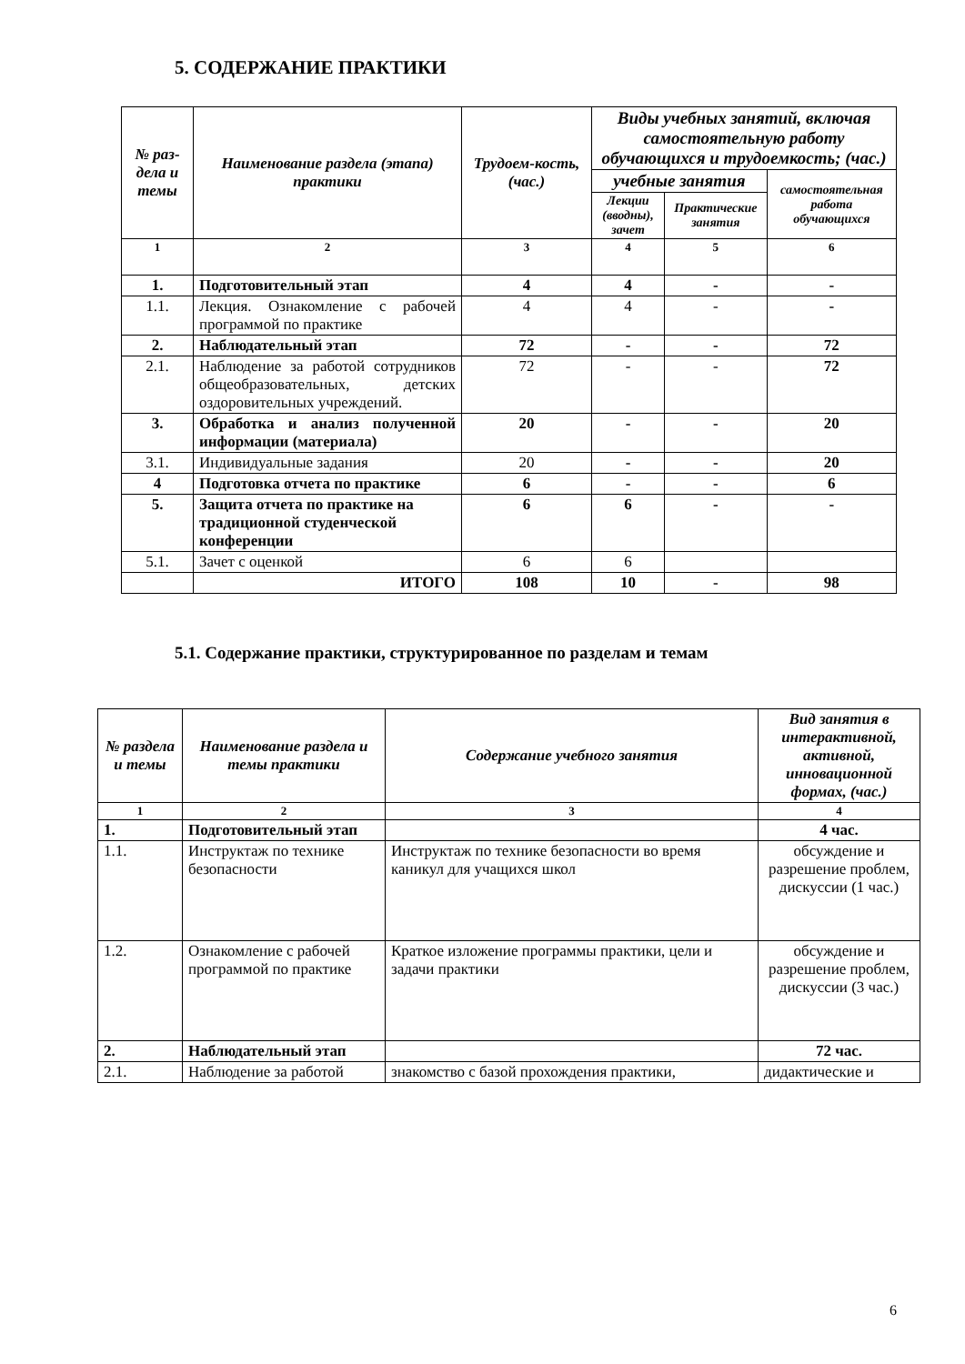5. СОДЕРЖАНИЕ ПРАКТИКИ
| № раз-дела и темы | Наименование раздела (этапа) практики | Трудоем-кость, (час.) | Виды учебных занятий, включая самостоятельную работу обучающихся и трудоемкость; (час.) | | |
| --- | --- | --- | --- | --- | --- |
| | | | учебные занятия | | самостоятельная работа обучающихся |
| | | | Лекции (вводны), зачет | Практические занятия | |
| 1 | 2 | 3 | 4 | 5 | 6 |
| 1. | Подготовительный этап | 4 | 4 | - | - |
| 1.1. | Лекция. Ознакомление с рабочей программой по практике | 4 | 4 | - | - |
| 2. | Наблюдательный этап | 72 | - | - | 72 |
| 2.1. | Наблюдение за работой сотрудников общеобразовательных, детских оздоровительных учреждений. | 72 | - | - | 72 |
| 3. | Обработка и анализ полученной информации (материала) | 20 | - | - | 20 |
| 3.1. | Индивидуальные задания | 20 | - | - | 20 |
| 4 | Подготовка отчета по практике | 6 | - | - | 6 |
| 5. | Защита отчета по практике на традиционной студенческой конференции | 6 | 6 | - | - |
| 5.1. | Зачет с оценкой | 6 | 6 | | |
| | ИТОГО | 108 | 10 | - | 98 |
5.1. Содержание практики, структурированное по разделам и темам
| № раздела и темы | Наименование раздела и темы практики | Содержание учебного занятия | Вид занятия в интерактивной, активной, инновационной формах, (час.) |
| --- | --- | --- | --- |
| 1 | 2 | 3 | 4 |
| 1. | Подготовительный этап | | 4 час. |
| 1.1. | Инструктаж по технике безопасности | Инструктаж по технике безопасности во время каникул для учащихся школ | обсуждение и разрешение проблем, дискуссии (1 час.) |
| 1.2. | Ознакомление с рабочей программой по практике | Краткое изложение программы практики, цели и задачи практики | обсуждение и разрешение проблем, дискуссии (3 час.) |
| 2. | Наблюдательный этап | | 72 час. |
| 2.1. | Наблюдение за работой | знакомство с базой прохождения практики, | дидактические и |
6